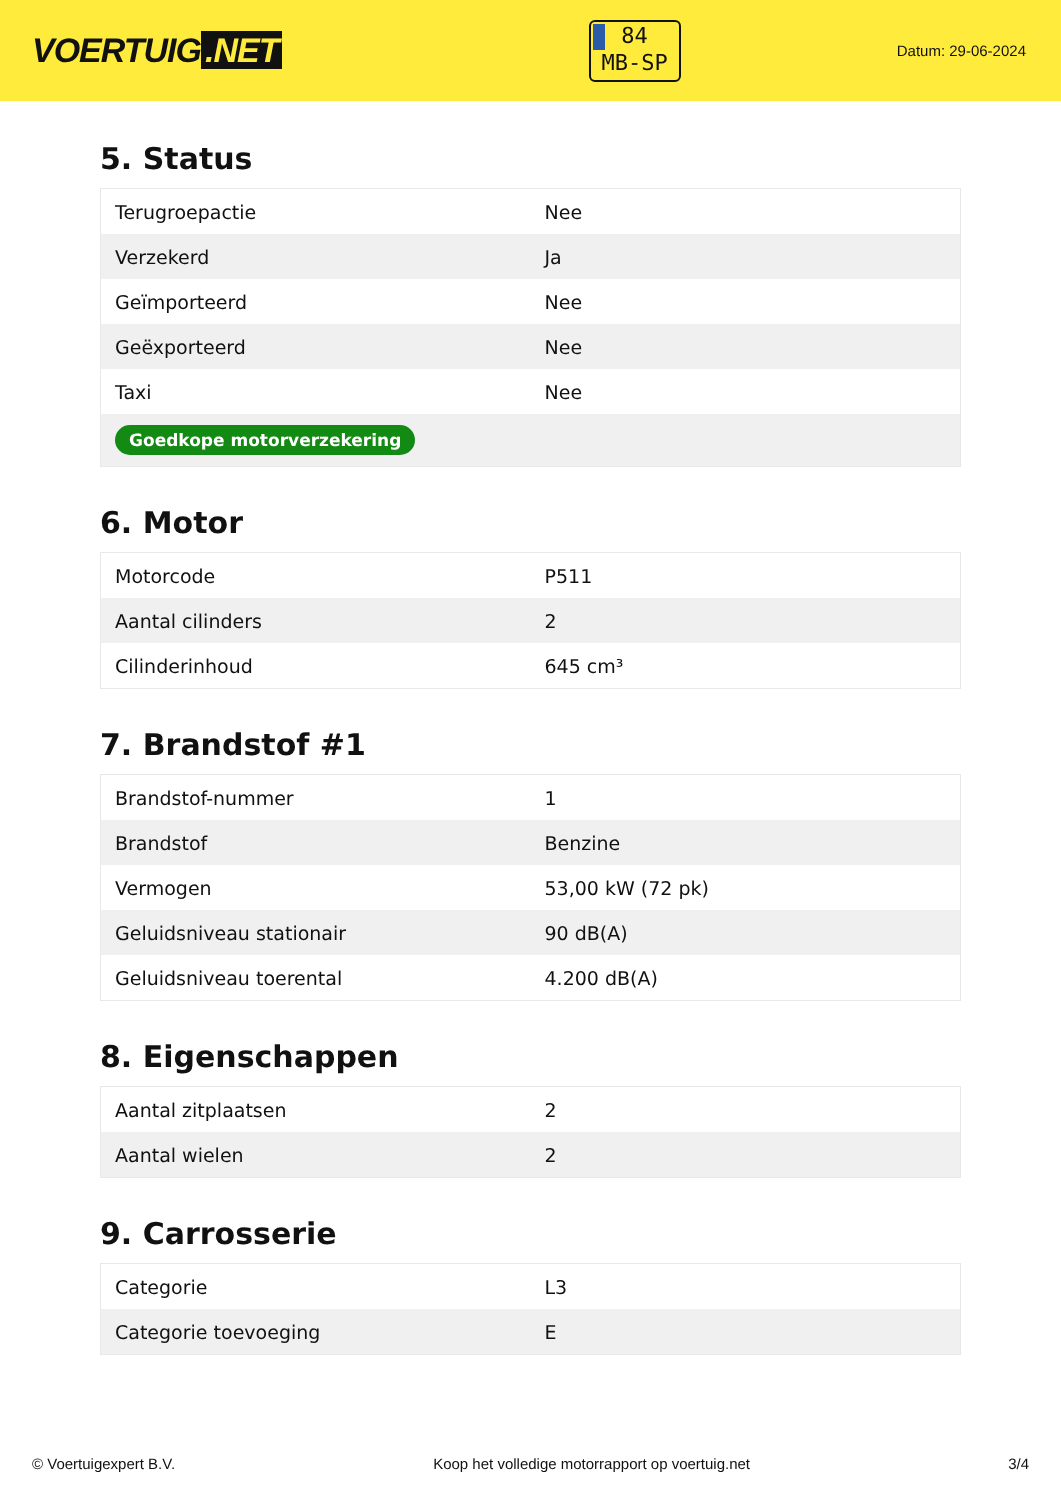VOERTUIG.NET
84
MB-SP
Datum: 29-06-2024
5. Status
| Terugroepactie | Nee |
| Verzekerd | Ja |
| Geïmporteerd | Nee |
| Geëxporteerd | Nee |
| Taxi | Nee |
| Goedkope motorverzekering | |
6. Motor
| Motorcode | P511 |
| Aantal cilinders | 2 |
| Cilinderinhoud | 645 cm³ |
7. Brandstof #1
| Brandstof-nummer | 1 |
| Brandstof | Benzine |
| Vermogen | 53,00 kW (72 pk) |
| Geluidsniveau stationair | 90 dB(A) |
| Geluidsniveau toerental | 4.200 dB(A) |
8. Eigenschappen
| Aantal zitplaatsen | 2 |
| Aantal wielen | 2 |
9. Carrosserie
| Categorie | L3 |
| Categorie toevoeging | E |
© Voertuigexpert B.V. Koop het volledige motorrapport op voertuig.net 3/4